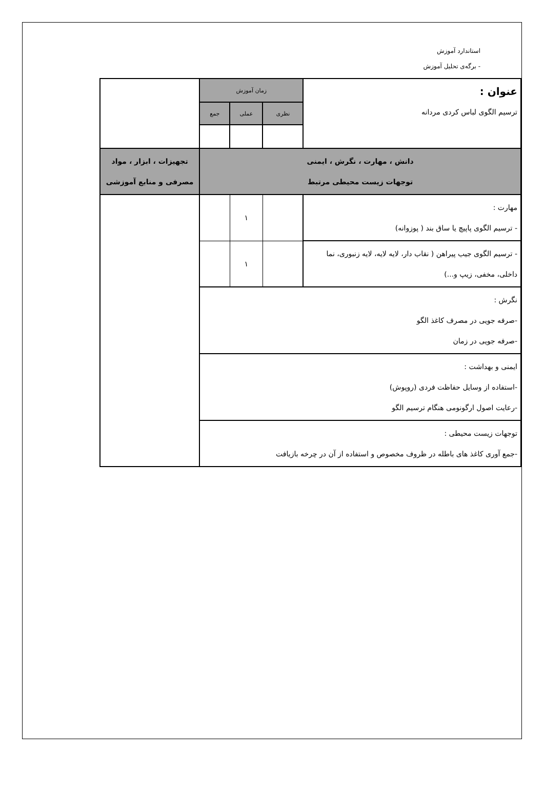استاندارد آموزش
- برگه‌ی تحلیل آموزش
| عنوان : ترسیم الگوی لباس کردی مردانه | زمان آموزش | | | |
| | نظری | عملی | جمع | |
| دانش ، مهارت ، نگرش ، ایمنی توجهات زیست محیطی مرتبط | | | | تجهیزات ، ابزار ، مواد مصرفی و منابع آموزشی |
| مهارت : - ترسیم الگوی پاپیچ یا ساق بند ( پوزوانه) | | ۱ | | |
| - ترسیم الگوی جیب پیراهن ( نقاب دار، لایه لایه، لایه زنبوری، نما داخلی، مخفی، زیپ و...) | | ۱ | | |
| نگرش : -صرفه جویی در مصرف کاغذ الگو -صرفه جویی در زمان | | | | |
| ایمنی و بهداشت : -استفاده از وسایل حفاظت فردی (روپوش) -رعایت اصول ارگونومی هنگام ترسیم الگو | | | | |
| توجهات زیست محیطی : -جمع آوری کاغذ های باطله در ظروف مخصوص و استفاده از آن در چرخه بازیافت | | | | |